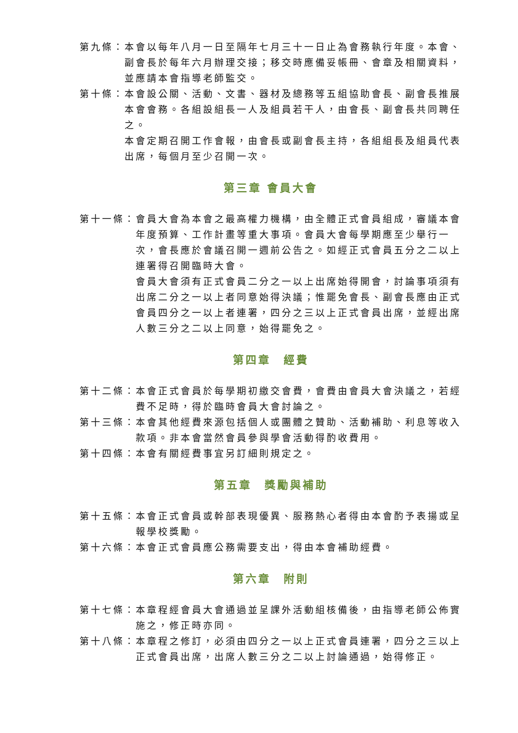第九條： 本會以每年八月一日至隔年七月三十一日止為會務執行年度。本會、副會長於每年六月辦理交接；移交時應備妥帳冊、會章及相關資料，並應請本會指導老師監交。
第十條： 本會設公關、活動、文書、器材及總務等五組協助會長、副會長推展本會會務。各組設組長一人及組員若干人，由會長、副會長共同聘任之。
本會定期召開工作會報，由會長或副會長主持，各組組長及組員代表出席，每個月至少召開一次。
第三章 會員大會
第十一條： 會員大會為本會之最高權力機構，由全體正式會員組成，審議本會年度預算、工作計畫等重大事項。會員大會每學期應至少舉行一次，會長應於會議召開一週前公告之。如經正式會員五分之二以上連署得召開臨時大會。
會員大會須有正式會員二分之一以上出席始得開會，討論事項須有出席二分之一以上者同意始得決議；惟罷免會長、副會長應由正式會員四分之一以上者連署，四分之三以上正式會員出席，並經出席人數三分之二以上同意，始得罷免之。
第四章　經費
第十二條： 本會正式會員於每學期初繳交會費，會費由會員大會決議之，若經費不足時，得於臨時會員大會討論之。
第十三條： 本會其他經費來源包括個人或團體之贊助、活動補助、利息等收入款項。非本會當然會員參與學會活動得酌收費用。
第十四條： 本會有關經費事宜另訂細則規定之。
第五章　獎勵與補助
第十五條： 本會正式會員或幹部表現優異、服務熱心者得由本會酌予表揚或呈報學校獎勵。
第十六條： 本會正式會員應公務需要支出，得由本會補助經費。
第六章　附則
第十七條： 本章程經會員大會通過並呈課外活動組核備後，由指導老師公佈實施之，修正時亦同。
第十八條： 本章程之修訂，必須由四分之一以上正式會員連署，四分之三以上正式會員出席，出席人數三分之二以上討論通過，始得修正。